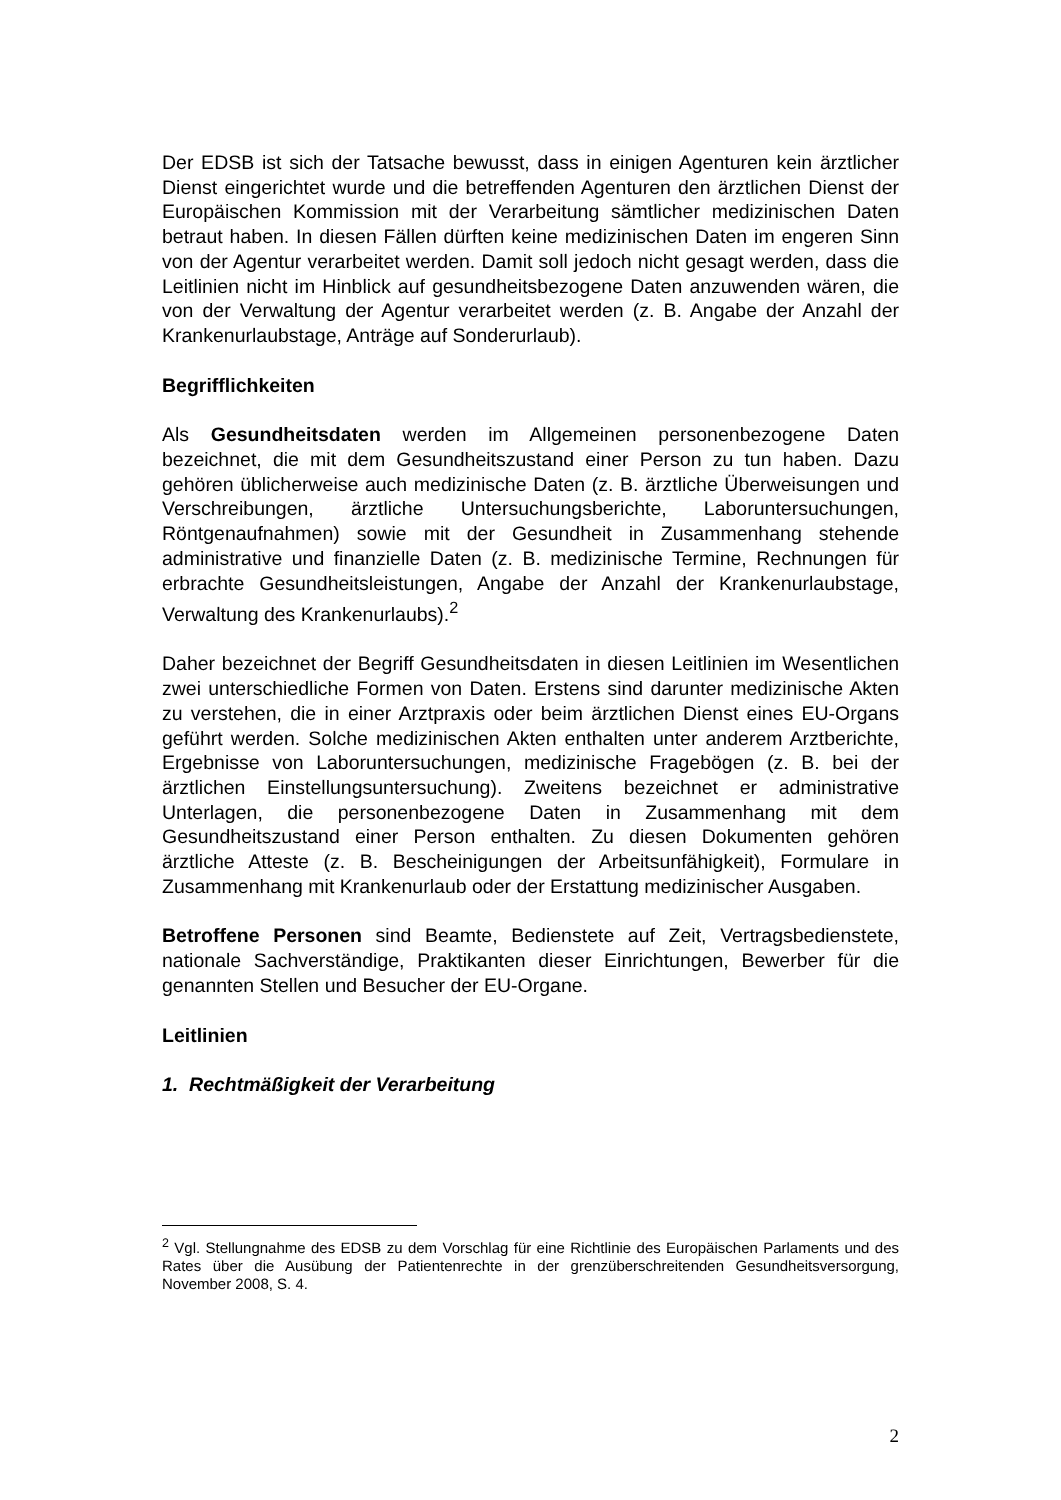Der EDSB ist sich der Tatsache bewusst, dass in einigen Agenturen kein ärztlicher Dienst eingerichtet wurde und die betreffenden Agenturen den ärztlichen Dienst der Europäischen Kommission mit der Verarbeitung sämtlicher medizinischen Daten betraut haben. In diesen Fällen dürften keine medizinischen Daten im engeren Sinn von der Agentur verarbeitet werden. Damit soll jedoch nicht gesagt werden, dass die Leitlinien nicht im Hinblick auf gesundheitsbezogene Daten anzuwenden wären, die von der Verwaltung der Agentur verarbeitet werden (z. B. Angabe der Anzahl der Krankenurlaubstage, Anträge auf Sonderurlaub).
Begrifflichkeiten
Als Gesundheitsdaten werden im Allgemeinen personenbezogene Daten bezeichnet, die mit dem Gesundheitszustand einer Person zu tun haben. Dazu gehören üblicherweise auch medizinische Daten (z. B. ärztliche Überweisungen und Verschreibungen, ärztliche Untersuchungsberichte, Laboruntersuchungen, Röntgenaufnahmen) sowie mit der Gesundheit in Zusammenhang stehende administrative und finanzielle Daten (z. B. medizinische Termine, Rechnungen für erbrachte Gesundheitsleistungen, Angabe der Anzahl der Krankenurlaubstage, Verwaltung des Krankenurlaubs).<sup>2</sup>
Daher bezeichnet der Begriff Gesundheitsdaten in diesen Leitlinien im Wesentlichen zwei unterschiedliche Formen von Daten. Erstens sind darunter medizinische Akten zu verstehen, die in einer Arztpraxis oder beim ärztlichen Dienst eines EU-Organs geführt werden. Solche medizinischen Akten enthalten unter anderem Arztberichte, Ergebnisse von Laboruntersuchungen, medizinische Fragebögen (z. B. bei der ärztlichen Einstellungsuntersuchung). Zweitens bezeichnet er administrative Unterlagen, die personenbezogene Daten in Zusammenhang mit dem Gesundheitszustand einer Person enthalten. Zu diesen Dokumenten gehören ärztliche Atteste (z. B. Bescheinigungen der Arbeitsunfähigkeit), Formulare in Zusammenhang mit Krankenurlaub oder der Erstattung medizinischer Ausgaben.
Betroffene Personen sind Beamte, Bedienstete auf Zeit, Vertragsbedienstete, nationale Sachverständige, Praktikanten dieser Einrichtungen, Bewerber für die genannten Stellen und Besucher der EU-Organe.
Leitlinien
1. Rechtmäßigkeit der Verarbeitung
<sup>2</sup> Vgl. Stellungnahme des EDSB zu dem Vorschlag für eine Richtlinie des Europäischen Parlaments und des Rates über die Ausübung der Patientenrechte in der grenzüberschreitenden Gesundheitsversorgung, November 2008, S. 4.
2